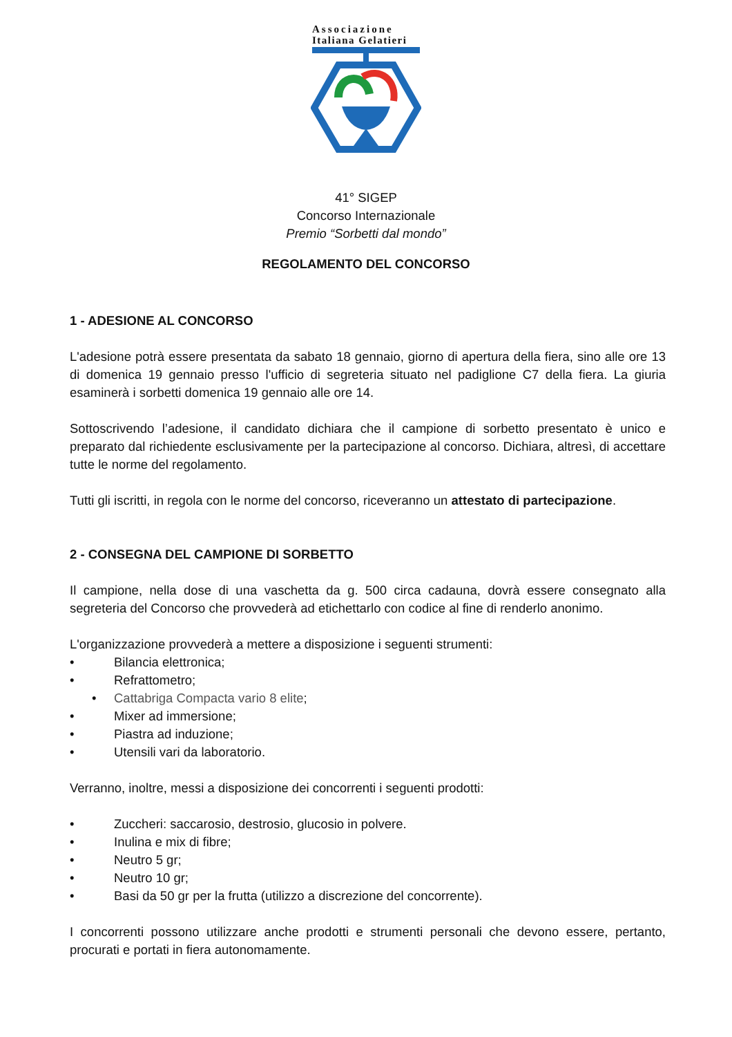Associazione
Italiana Gelatieri
41° SIGEP
Concorso Internazionale
Premio “Sorbetti dal mondo”
REGOLAMENTO DEL CONCORSO
1 - ADESIONE AL CONCORSO
L'adesione potrà essere presentata da sabato 18 gennaio, giorno di apertura della fiera, sino alle ore 13 di domenica 19 gennaio presso l'ufficio di segreteria situato nel padiglione C7 della fiera. La giuria esaminerà i sorbetti domenica 19 gennaio alle ore 14.
Sottoscrivendo l’adesione, il candidato dichiara che il campione di sorbetto presentato è unico e preparato dal richiedente esclusivamente per la partecipazione al concorso. Dichiara, altresì, di accettare tutte le norme del regolamento.
Tutti gli iscritti, in regola con le norme del concorso, riceveranno un attestato di partecipazione.
2 - CONSEGNA DEL CAMPIONE DI SORBETTO
Il campione, nella dose di una vaschetta da g. 500 circa cadauna, dovrà essere consegnato alla segreteria del Concorso che provvederà ad etichettarlo con codice al fine di renderlo anonimo.
L'organizzazione provvederà a mettere a disposizione i seguenti strumenti:
• Bilancia elettronica;
• Refrattometro;
• Cattabriga Compacta vario 8 elite;
• Mixer ad immersione;
• Piastra ad induzione;
• Utensili vari da laboratorio.
Verranno, inoltre, messi a disposizione dei concorrenti i seguenti prodotti:
• Zuccheri: saccarosio, destrosio, glucosio in polvere.
• Inulina e mix di fibre;
• Neutro 5 gr;
• Neutro 10 gr;
• Basi da 50 gr per la frutta (utilizzo a discrezione del concorrente).
I concorrenti possono utilizzare anche prodotti e strumenti personali che devono essere, pertanto, procurati e portati in fiera autonomamente.